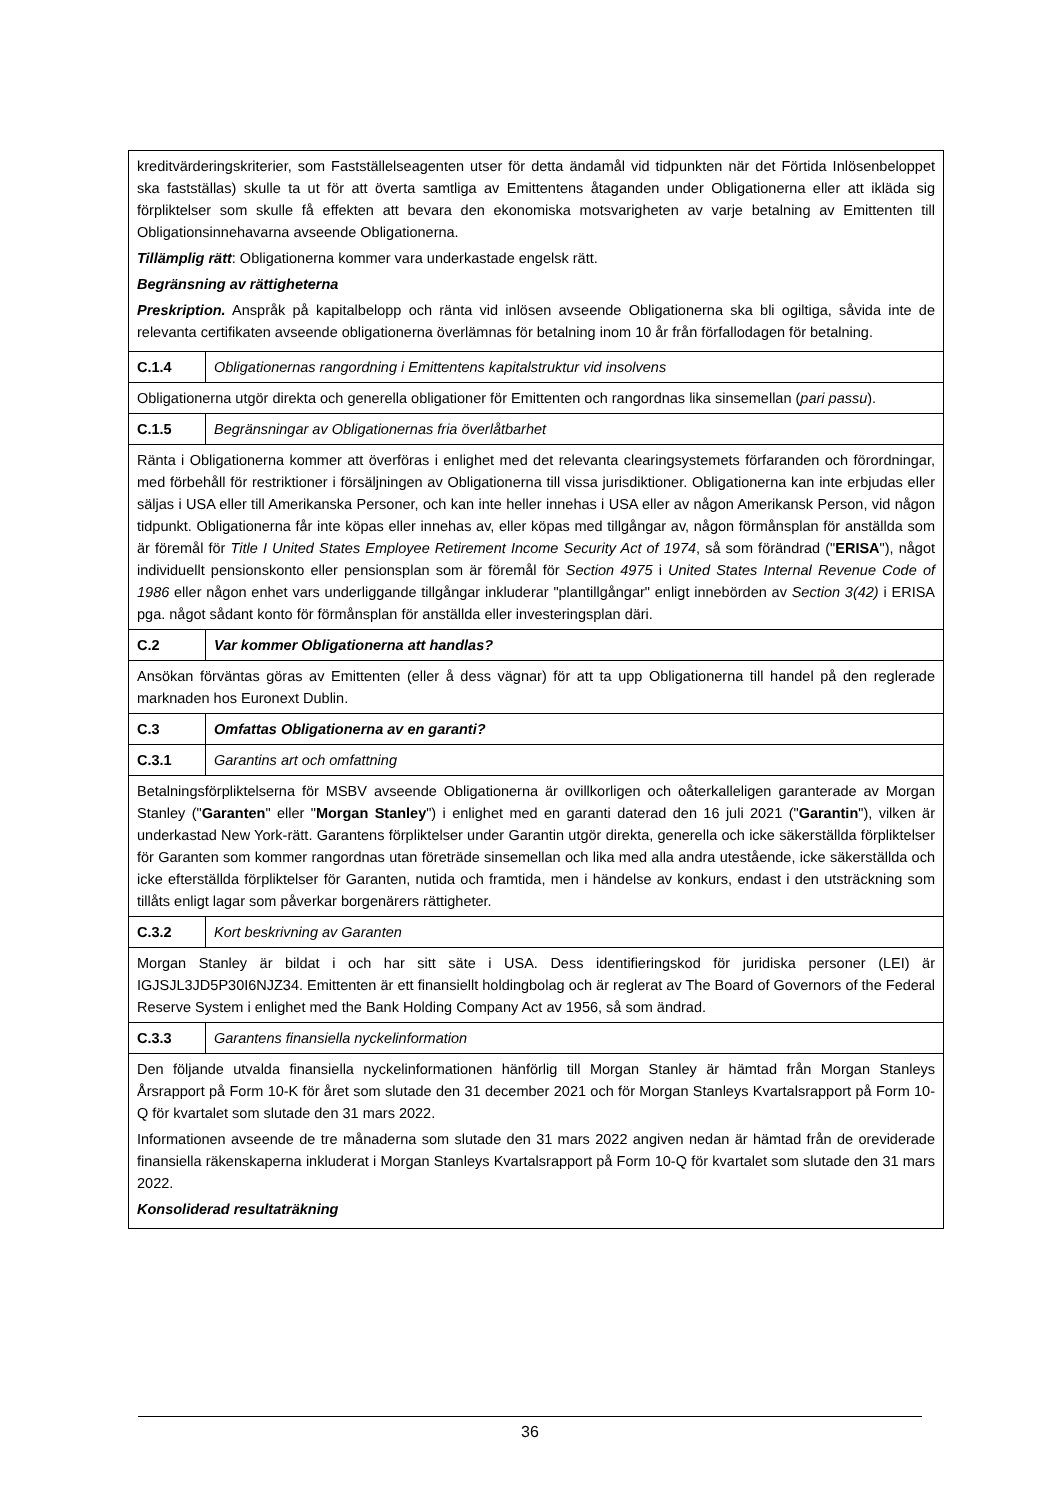| kreditvärderingskriterier, som Fastställelseagenten utser för detta ändamål vid tidpunkten när det Förtida Inlösenbeloppet ska fastställas) skulle ta ut för att överta samtliga av Emittentens åtaganden under Obligationerna eller att ikläda sig förpliktelser som skulle få effekten att bevara den ekonomiska motsvarigheten av varje betalning av Emittenten till Obligationsinnehavarna avseende Obligationerna. Tillämplig rätt : Obligationerna kommer vara underkastade engelsk rätt. Begränsning av rättigheterna Preskription. Anspråk på kapitalbelopp och ränta vid inlösen avseende Obligationerna ska bli ogiltiga, såvida inte de relevanta certifikaten avseende obligationerna överlämnas för betalning inom 10 år från förfallodagen för betalning. | |
| C.1.4 | Obligationernas rangordning i Emittentens kapitalstruktur vid insolvens |
| Obligationerna utgör direkta och generella obligationer för Emittenten och rangordnas lika sinsemellan ( pari passu ). | |
| C.1.5 | Begränsningar av Obligationernas fria överlåtbarhet |
| Ränta i Obligationerna kommer att överföras i enlighet med det relevanta clearingsystemets förfaranden och förordningar, med förbehåll för restriktioner i försäljningen av Obligationerna till vissa jurisdiktioner. Obligationerna kan inte erbjudas eller säljas i USA eller till Amerikanska Personer, och kan inte heller innehas i USA eller av någon Amerikansk Person, vid någon tidpunkt. Obligationerna får inte köpas eller innehas av, eller köpas med tillgångar av, någon förmånsplan för anställda som är föremål för Title I United States Employee Retirement Income Security Act of 1974 , så som förändrad (" ERISA "), något individuellt pensionskonto eller pensionsplan som är föremål för Section 4975 i United States Internal Revenue Code of 1986 eller någon enhet vars underliggande tillgångar inkluderar "plantillgångar" enligt innebörden av Section 3(42) i ERISA pga. något sådant konto för förmånsplan för anställda eller investeringsplan däri. | |
| C.2 | Var kommer Obligationerna att handlas? |
| Ansökan förväntas göras av Emittenten (eller å dess vägnar) för att ta upp Obligationerna till handel på den reglerade marknaden hos Euronext Dublin. | |
| C.3 | Omfattas Obligationerna av en garanti? |
| C.3.1 | Garantins art och omfattning |
| Betalningsförpliktelserna för MSBV avseende Obligationerna är ovillkorligen och oåterkalleligen garanterade av Morgan Stanley (" Garanten " eller " Morgan Stanley ") i enlighet med en garanti daterad den 16 juli 2021 (" Garantin "), vilken är underkastad New York-rätt. Garantens förpliktelser under Garantin utgör direkta, generella och icke säkerställda förpliktelser för Garanten som kommer rangordnas utan företräde sinsemellan och lika med alla andra utestående, icke säkerställda och icke efterställda förpliktelser för Garanten, nutida och framtida, men i händelse av konkurs, endast i den utsträckning som tillåts enligt lagar som påverkar borgenärers rättigheter. | |
| C.3.2 | Kort beskrivning av Garanten |
| Morgan Stanley är bildat i och har sitt säte i USA. Dess identifieringskod för juridiska personer (LEI) är IGJSJL3JD5P30I6NJZ34. Emittenten är ett finansiellt holdingbolag och är reglerat av The Board of Governors of the Federal Reserve System i enlighet med the Bank Holding Company Act av 1956, så som ändrad. | |
| C.3.3 | Garantens finansiella nyckelinformation |
| Den följande utvalda finansiella nyckelinformationen hänförlig till Morgan Stanley är hämtad från Morgan Stanleys Årsrapport på Form 10-K för året som slutade den 31 december 2021 och för Morgan Stanleys Kvartalsrapport på Form 10-Q för kvartalet som slutade den 31 mars 2022. Informationen avseende de tre månaderna som slutade den 31 mars 2022 angiven nedan är hämtad från de oreviderade finansiella räkenskaperna inkluderat i Morgan Stanleys Kvartalsrapport på Form 10-Q för kvartalet som slutade den 31 mars 2022. Konsoliderad resultaträkning | |
36